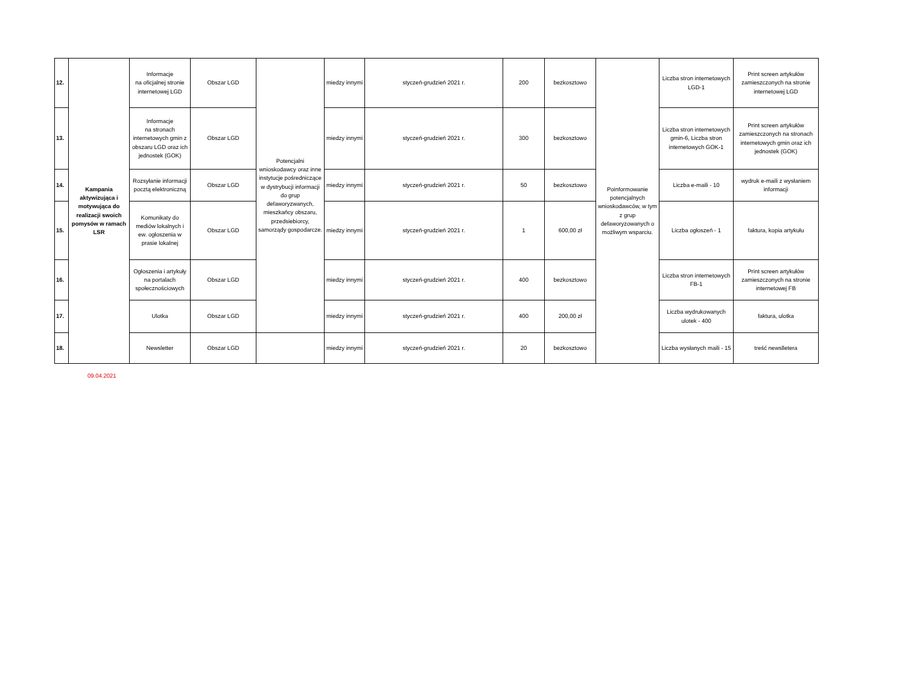| 12. | Kampania aktywizująca i motywująca do realizacji swoich pomysów w ramach LSR | Informacje na oficjalnej stronie internetowej LGD | Obszar LGD | Potencjalni wnioskodawcy oraz inne instytucje pośredniczące w dystrybucji informacji do grup defaworyzwanych, mieszkańcy obszaru, przedsiebiorcy, samorządy gospodarcze. | miedzy innymi | styczeń-grudzień 2021 r. | 200 | bezkosztowo | Poinformowanie potencjalnych wnioskodawców, w tym z grup defaworyzowanych o możliwym wsparciu. | Liczba stron internetowych LGD-1 | Print screen artykułów zamieszczonych na stronie internetowej LGD |
| 13. | | Informacje na stronach internetowych gmin z obszaru LGD oraz ich jednostek (GOK) | Obszar LGD | | miedzy innymi | styczeń-grudzień 2021 r. | 300 | bezkosztowo | | Liczba stron internetowych gmin-6, Liczba stron internetowych GOK-1 | Print screen artykułów zamieszczonych na stronach internetowych gmin oraz ich jednostek (GOK) |
| 14. | | Rozsyłanie informacji pocztą elektroniczną | Obszar LGD | | miedzy innymi | styczeń-grudzień 2021 r. | 50 | bezkosztowo | | Liczba e-maili - 10 | wydruk e-maili z wysłaniem informacji |
| 15. | | Komunikaty do mediów lokalnych i ew. ogłoszenia w prasie lokalnej | Obszar LGD | | miedzy innymi | styczeń-grudzień 2021 r. | 1 | 600,00 zł | | Liczba ogłoszeń - 1 | faktura, kopia artykułu |
| 16. | | Ogłoszenia i artykuły na portalach społecznościowych | Obszar LGD | | miedzy innymi | styczeń-grudzień 2021 r. | 400 | bezkosztowo | | Liczba stron internetowych FB-1 | Print screen artykułów zamieszczonych na stronie internetowej FB |
| 17. | | Ulotka | Obszar LGD | | miedzy innymi | styczeń-grudzień 2021 r. | 400 | 200,00 zł | | Liczba wydrukowanych ulotek - 400 | faktura, ulotka |
| 18. | | Newsletter | Obszar LGD | | miedzy innymi | styczeń-grudzień 2021 r. | 20 | bezkosztowo | | Liczba wysłanych maili - 15 | treść newslletera |
09.04.2021